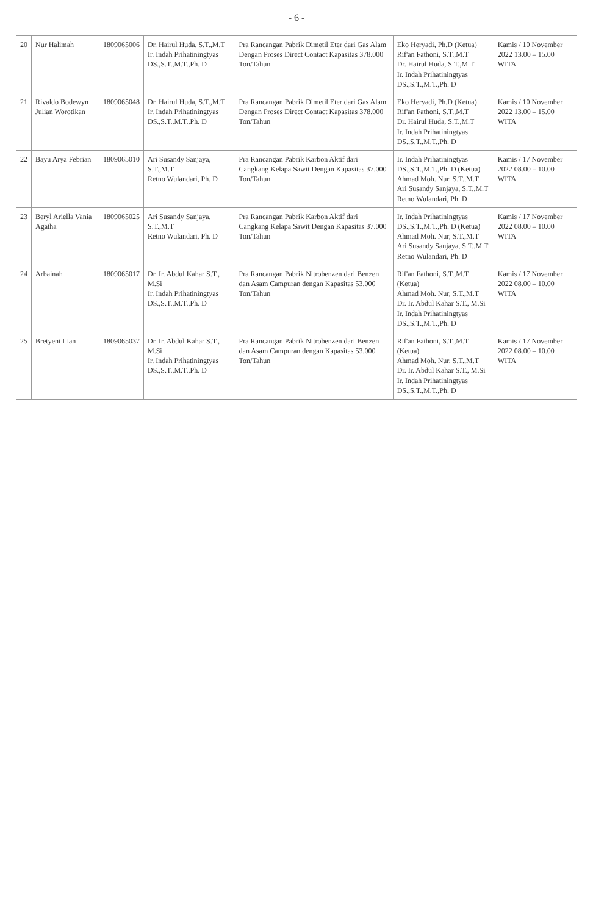- 6 -
| 20 | Nur Halimah | 1809065006 | Dr. Hairul Huda, S.T.,M.T Ir. Indah Prihatiningtyas DS.,S.T.,M.T.,Ph. D | Pra Rancangan Pabrik Dimetil Eter dari Gas Alam Dengan Proses Direct Contact Kapasitas 378.000 Ton/Tahun | Eko Heryadi, Ph.D (Ketua) Rif'an Fathoni, S.T.,M.T Dr. Hairul Huda, S.T.,M.T Ir. Indah Prihatiningtyas DS.,S.T.,M.T.,Ph. D | Kamis / 10 November 2022 13.00 – 15.00 WITA |
| 21 | Rivaldo Bodewyn Julian Worotikan | 1809065048 | Dr. Hairul Huda, S.T.,M.T Ir. Indah Prihatiningtyas DS.,S.T.,M.T.,Ph. D | Pra Rancangan Pabrik Dimetil Eter dari Gas Alam Dengan Proses Direct Contact Kapasitas 378.000 Ton/Tahun | Eko Heryadi, Ph.D (Ketua) Rif'an Fathoni, S.T.,M.T Dr. Hairul Huda, S.T.,M.T Ir. Indah Prihatiningtyas DS.,S.T.,M.T.,Ph. D | Kamis / 10 November 2022 13.00 – 15.00 WITA |
| 22 | Bayu Arya Febrian | 1809065010 | Ari Susandy Sanjaya, S.T.,M.T Retno Wulandari, Ph. D | Pra Rancangan Pabrik Karbon Aktif dari Cangkang Kelapa Sawit Dengan Kapasitas 37.000 Ton/Tahun | Ir. Indah Prihatiningtyas DS.,S.T.,M.T.,Ph. D (Ketua) Ahmad Moh. Nur, S.T.,M.T Ari Susandy Sanjaya, S.T.,M.T Retno Wulandari, Ph. D | Kamis / 17 November 2022 08.00 – 10.00 WITA |
| 23 | Beryl Ariella Vania Agatha | 1809065025 | Ari Susandy Sanjaya, S.T.,M.T Retno Wulandari, Ph. D | Pra Rancangan Pabrik Karbon Aktif dari Cangkang Kelapa Sawit Dengan Kapasitas 37.000 Ton/Tahun | Ir. Indah Prihatiningtyas DS.,S.T.,M.T.,Ph. D (Ketua) Ahmad Moh. Nur, S.T.,M.T Ari Susandy Sanjaya, S.T.,M.T Retno Wulandari, Ph. D | Kamis / 17 November 2022 08.00 – 10.00 WITA |
| 24 | Arbainah | 1809065017 | Dr. Ir. Abdul Kahar S.T., M.Si Ir. Indah Prihatiningtyas DS.,S.T.,M.T.,Ph. D | Pra Rancangan Pabrik Nitrobenzen dari Benzen dan Asam Campuran dengan Kapasitas 53.000 Ton/Tahun | Rif'an Fathoni, S.T.,M.T (Ketua) Ahmad Moh. Nur, S.T.,M.T Dr. Ir. Abdul Kahar S.T., M.Si Ir. Indah Prihatiningtyas DS.,S.T.,M.T.,Ph. D | Kamis / 17 November 2022 08.00 – 10.00 WITA |
| 25 | Bretyeni Lian | 1809065037 | Dr. Ir. Abdul Kahar S.T., M.Si Ir. Indah Prihatiningtyas DS.,S.T.,M.T.,Ph. D | Pra Rancangan Pabrik Nitrobenzen dari Benzen dan Asam Campuran dengan Kapasitas 53.000 Ton/Tahun | Rif'an Fathoni, S.T.,M.T (Ketua) Ahmad Moh. Nur, S.T.,M.T Dr. Ir. Abdul Kahar S.T., M.Si Ir. Indah Prihatiningtyas DS.,S.T.,M.T.,Ph. D | Kamis / 17 November 2022 08.00 – 10.00 WITA |